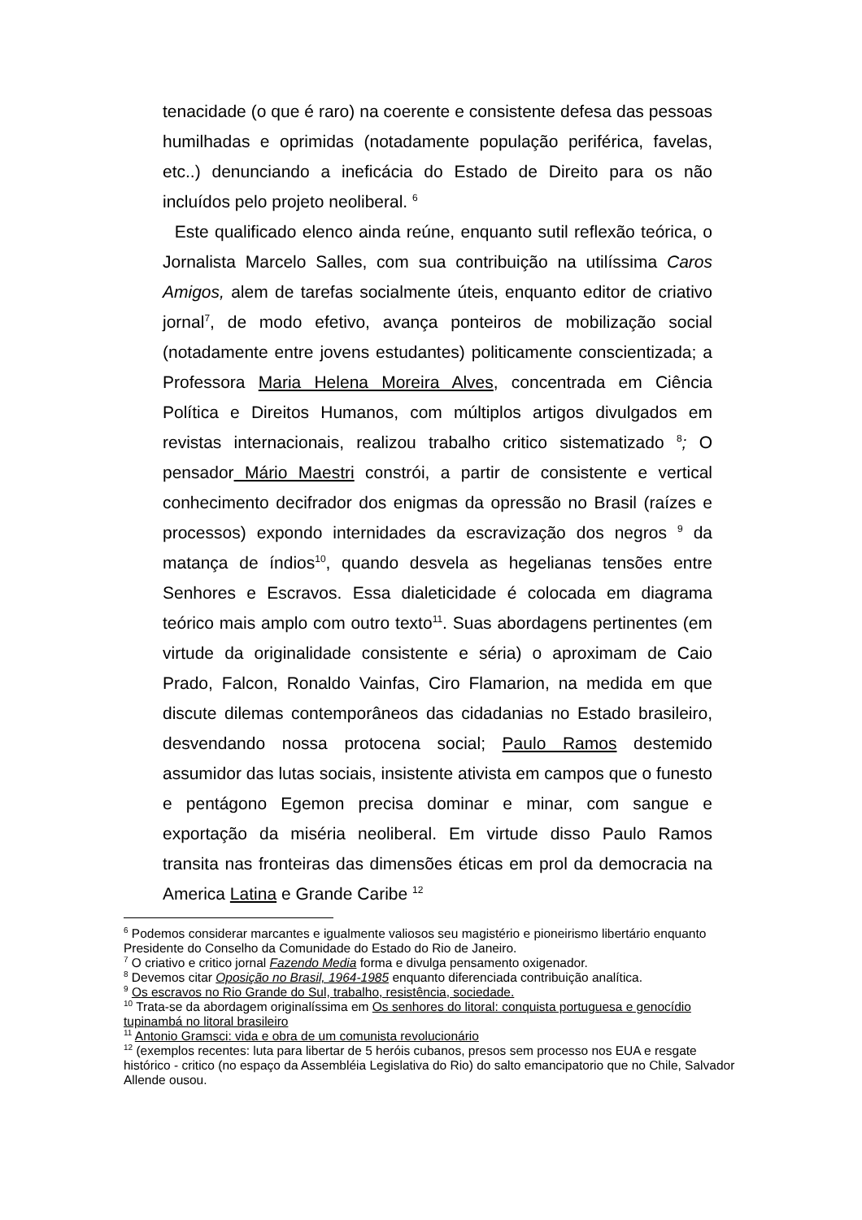tenacidade (o que é raro) na coerente e consistente defesa das pessoas humilhadas e oprimidas (notadamente população periférica, favelas, etc..) denunciando a ineficácia do Estado de Direito para os não incluídos pelo projeto neoliberal. <sup>6</sup>
Este qualificado elenco ainda reúne, enquanto sutil reflexão teórica, o Jornalista Marcelo Salles, com sua contribuição na utilíssima Caros Amigos, alem de tarefas socialmente úteis, enquanto editor de criativo jornal<sup>7</sup>, de modo efetivo, avança ponteiros de mobilização social (notadamente entre jovens estudantes) politicamente conscientizada; a Professora Maria Helena Moreira Alves, concentrada em Ciência Política e Direitos Humanos, com múltiplos artigos divulgados em revistas internacionais, realizou trabalho critico sistematizado <sup>8</sup>; O pensador Mário Maestri constrói, a partir de consistente e vertical conhecimento decifrador dos enigmas da opressão no Brasil (raízes e processos) expondo internidades da escravização dos negros <sup>9</sup> da matança de índios<sup>10</sup>, quando desvela as hegelianas tensões entre Senhores e Escravos. Essa dialeticidade é colocada em diagrama teórico mais amplo com outro texto<sup>11</sup>. Suas abordagens pertinentes (em virtude da originalidade consistente e séria) o aproximam de Caio Prado, Falcon, Ronaldo Vainfas, Ciro Flamarion, na medida em que discute dilemas contemporâneos das cidadanias no Estado brasileiro, desvendando nossa protocena social; Paulo Ramos destemido assumidor das lutas sociais, insistente ativista em campos que o funesto e pentágono Egemon precisa dominar e minar, com sangue e exportação da miséria neoliberal. Em virtude disso Paulo Ramos transita nas fronteiras das dimensões éticas em prol da democracia na America Latina e Grande Caribe <sup>12</sup>
<sup>6</sup> Podemos considerar marcantes e igualmente valiosos seu magistério e pioneirismo libertário enquanto Presidente do Conselho da Comunidade do Estado do Rio de Janeiro.
<sup>7</sup> O criativo e critico jornal Fazendo Media forma e divulga pensamento oxigenador.
<sup>8</sup> Devemos citar Oposição no Brasil, 1964-1985 enquanto diferenciada contribuição analítica.
<sup>9</sup> Os escravos no Rio Grande do Sul, trabalho, resistência, sociedade.
<sup>10</sup> Trata-se da abordagem originalíssima em Os senhores do litoral: conquista portuguesa e genocídio tupinambá no litoral brasileiro
<sup>11</sup> Antonio Gramsci: vida e obra de um comunista revolucionário
<sup>12</sup> (exemplos recentes: luta para libertar de 5 heróis cubanos, presos sem processo nos EUA e resgate histórico - critico (no espaço da Assembléia Legislativa do Rio) do salto emancipatorio que no Chile, Salvador Allende ousou.